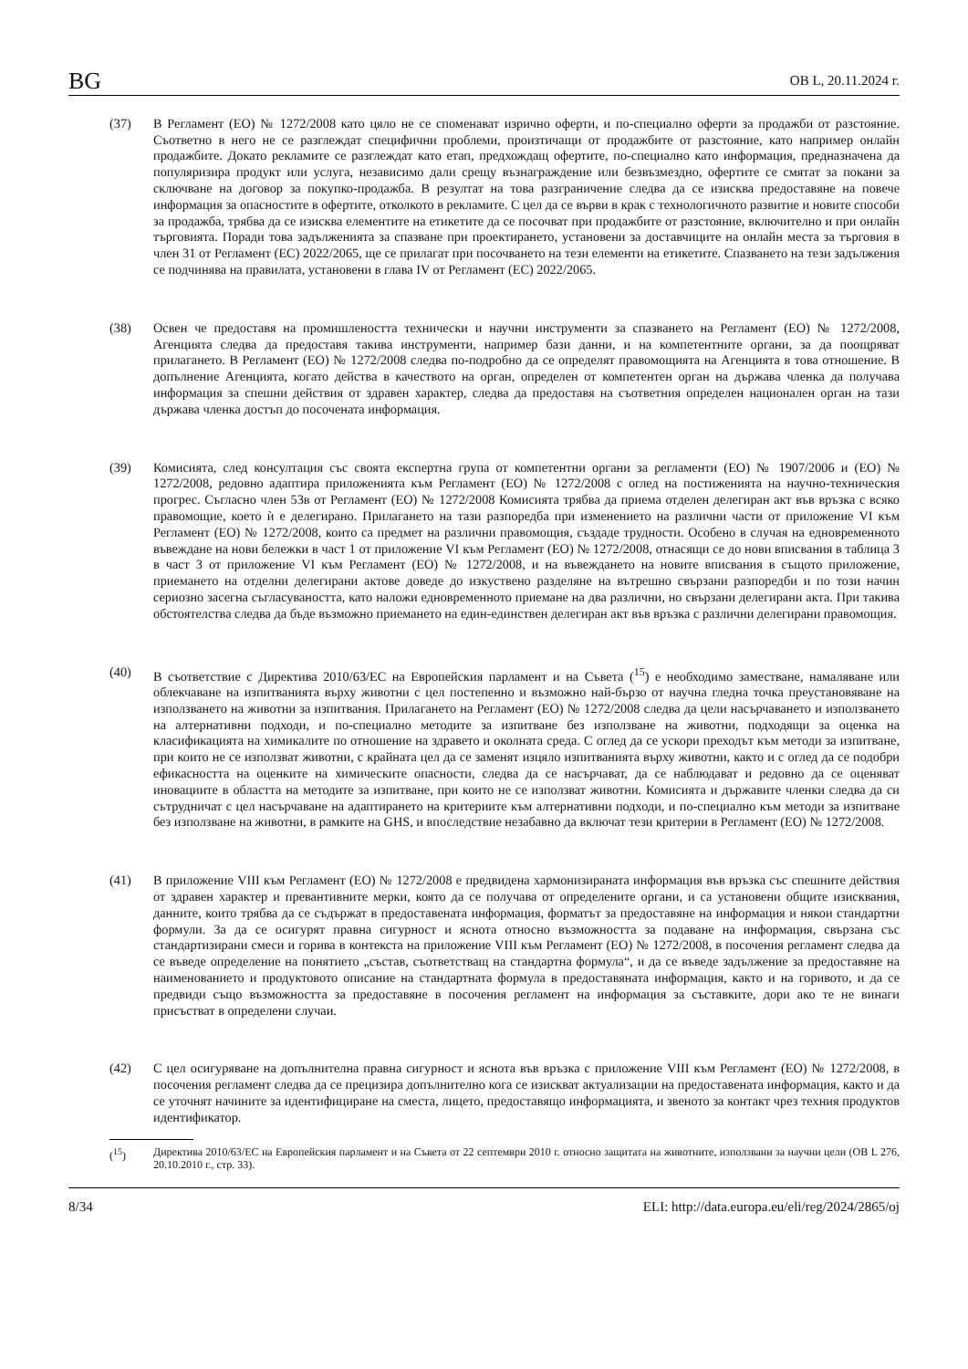BG OB L, 20.11.2024 г.
(37) В Регламент (ЕО) № 1272/2008 като цяло не се споменават изрично оферти, и по-специално оферти за продажби от разстояние. Съответно в него не се разглеждат специфични проблеми, произтичащи от продажбите от разстояние, като например онлайн продажбите. Докато рекламите се разглеждат като етап, предхождащ офертите, по-специално като информация, предназначена да популяризира продукт или услуга, независимо дали срещу възнаграждение или безвъзмездно, офертите се смятат за покани за сключване на договор за покупко-продажба. В резултат на това разграничение следва да се изисква предоставяне на повече информация за опасностите в офертите, отколкото в рекламите. С цел да се върви в крак с технологичното развитие и новите способи за продажба, трябва да се изисква елементите на етикетите да се посочват при продажбите от разстояние, включително и при онлайн търговията. Поради това задълженията за спазване при проектирането, установени за доставчиците на онлайн места за търговия в член 31 от Регламент (ЕС) 2022/2065, ще се прилагат при посочването на тези елементи на етикетите. Спазването на тези задължения се подчинява на правилата, установени в глава IV от Регламент (ЕС) 2022/2065.
(38) Освен че предоставя на промишлеността технически и научни инструменти за спазването на Регламент (ЕО) № 1272/2008, Агенцията следва да предоставя такива инструменти, например бази данни, и на компетентните органи, за да поощряват прилагането. В Регламент (ЕО) № 1272/2008 следва по-подробно да се определят правомощията на Агенцията в това отношение. В допълнение Агенцията, когато действа в качеството на орган, определен от компетентен орган на държава членка да получава информация за спешни действия от здравен характер, следва да предоставя на съответния определен национален орган на тази държава членка достъп до посочената информация.
(39) Комисията, след консултация със своята експертна група от компетентни органи за регламенти (ЕО) № 1907/2006 и (ЕО) № 1272/2008, редовно адаптира приложенията към Регламент (ЕО) № 1272/2008 с оглед на постиженията на научно-техническия прогрес. Съгласно член 53в от Регламент (ЕО) № 1272/2008 Комисията трябва да приема отделен делегиран акт във връзка с всяко правомощие, което ѝ е делегирано. Прилагането на тази разпоредба при изменението на различни части от приложение VI към Регламент (ЕО) № 1272/2008, които са предмет на различни правомощия, създаде трудности. Особено в случая на едновременното въвеждане на нови бележки в част 1 от приложение VI към Регламент (ЕО) № 1272/2008, отнасящи се до нови вписвания в таблица 3 в част 3 от приложение VI към Регламент (ЕО) № 1272/2008, и на въвеждането на новите вписвания в същото приложение, приемането на отделни делегирани актове доведе до изкуствено разделяне на вътрешно свързани разпоредби и по този начин сериозно засегна съгласуваността, като наложи едновременното приемане на два различни, но свързани делегирани акта. При такива обстоятелства следва да бъде възможно приемането на един-единствен делегиран акт във връзка с различни делегирани правомощия.
(40) В съответствие с Директива 2010/63/ЕС на Европейския парламент и на Съвета (<sup>15</sup>) е необходимо заместване, намаляване или облекчаване на изпитванията върху животни с цел постепенно и възможно най-бързо от научна гледна точка преустановяване на използването на животни за изпитвания. Прилагането на Регламент (ЕО) № 1272/2008 следва да цели насърчаването и използването на алтернативни подходи, и по-специално методите за изпитване без използване на животни, подходящи за оценка на класификацията на химикалите по отношение на здравето и околната среда. С оглед да се ускори преходът към методи за изпитване, при които не се използват животни, с крайната цел да се заменят изцяло изпитванията върху животни, както и с оглед да се подобри ефикасността на оценките на химическите опасности, следва да се насърчават, да се наблюдават и редовно да се оценяват иновациите в областта на методите за изпитване, при които не се използват животни. Комисията и държавите членки следва да си сътрудничат с цел насърчаване на адаптирането на критериите към алтернативни подходи, и по-специално към методи за изпитване без използване на животни, в рамките на GHS, и впоследствие незабавно да включат тези критерии в Регламент (ЕО) № 1272/2008.
(41) В приложение VIII към Регламент (ЕО) № 1272/2008 е предвидена хармонизираната информация във връзка със спешните действия от здравен характер и превантивните мерки, която да се получава от определените органи, и са установени общите изисквания, данните, които трябва да се съдържат в предоставената информация, форматът за предоставяне на информация и някои стандартни формули. За да се осигурят правна сигурност и яснота относно възможността за подаване на информация, свързана със стандартизирани смеси и горива в контекста на приложение VIII към Регламент (ЕО) № 1272/2008, в посочения регламент следва да се въведе определение на понятието „състав, съответстващ на стандартна формула“, и да се въведе задължение за предоставяне на наименованието и продуктовото описание на стандартната формула в предоставяната информация, както и на горивото, и да се предвиди също възможността за предоставяне в посочения регламент на информация за съставките, дори ако те не винаги присъстват в определени случаи.
(42) С цел осигуряване на допълнителна правна сигурност и яснота във връзка с приложение VIII към Регламент (ЕО) № 1272/2008, в посочения регламент следва да се прецизира допълнително кога се изискват актуализации на предоставената информация, както и да се уточнят начините за идентифициране на сместа, лицето, предоставящо информацията, и звеното за контакт чрез техния продуктов идентификатор.
(<sup>15</sup>) Директива 2010/63/ЕС на Европейския парламент и на Съвета от 22 септември 2010 г. относно защитата на животните, използвани за научни цели (ОВ L 276, 20.10.2010 г., стр. 33).
8/34 ELI: http://data.europa.eu/eli/reg/2024/2865/oj